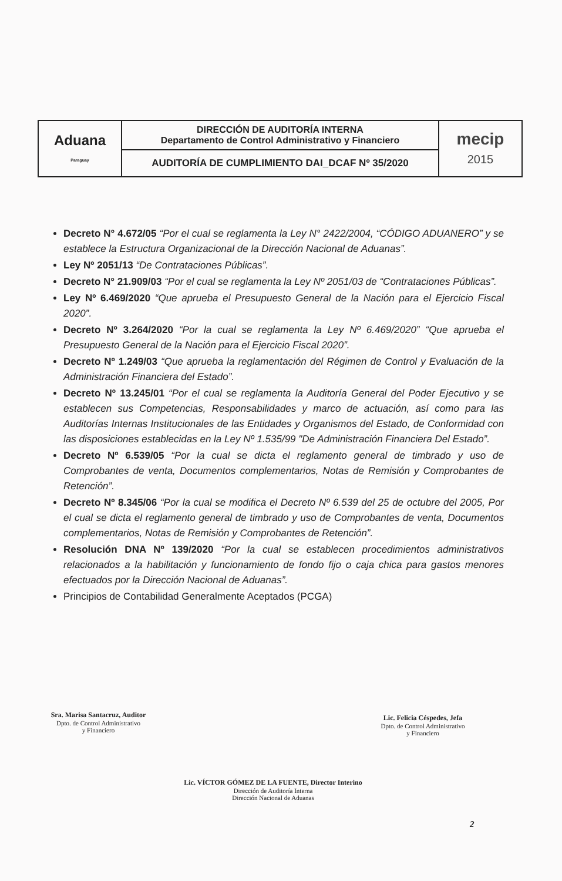| Aduana Paraguay | DIRECCIÓN DE AUDITORÍA INTERNA Departamento de Control Administrativo y Financiero | mecip 2015 |
| | AUDITORÍA DE CUMPLIMIENTO DAI_DCAF Nº 35/2020 | |
Decreto N° 4.672/05 “Por el cual se reglamenta la Ley N° 2422/2004, “CÓDIGO ADUANERO” y se establece la Estructura Organizacional de la Dirección Nacional de Aduanas”.
Ley Nº 2051/13 “De Contrataciones Públicas”.
Decreto N° 21.909/03 “Por el cual se reglamenta la Ley Nº 2051/03 de “Contrataciones Públicas”.
Ley Nº 6.469/2020 “Que aprueba el Presupuesto General de la Nación para el Ejercicio Fiscal 2020”.
Decreto Nº 3.264/2020 “Por la cual se reglamenta la Ley Nº 6.469/2020” “Que aprueba el Presupuesto General de la Nación para el Ejercicio Fiscal 2020”.
Decreto Nº 1.249/03 “Que aprueba la reglamentación del Régimen de Control y Evaluación de la Administración Financiera del Estado”.
Decreto Nº 13.245/01 “Por el cual se reglamenta la Auditoría General del Poder Ejecutivo y se establecen sus Competencias, Responsabilidades y marco de actuación, así como para las Auditorías Internas Institucionales de las Entidades y Organismos del Estado, de Conformidad con las disposiciones establecidas en la Ley Nº 1.535/99 "De Administración Financiera Del Estado”.
Decreto Nº 6.539/05 “Por la cual se dicta el reglamento general de timbrado y uso de Comprobantes de venta, Documentos complementarios, Notas de Remisión y Comprobantes de Retención”.
Decreto Nº 8.345/06 “Por la cual se modifica el Decreto Nº 6.539 del 25 de octubre del 2005, Por el cual se dicta el reglamento general de timbrado y uso de Comprobantes de venta, Documentos complementarios, Notas de Remisión y Comprobantes de Retención”.
Resolución DNA Nº 139/2020 “Por la cual se establecen procedimientos administrativos relacionados a la habilitación y funcionamiento de fondo fijo o caja chica para gastos menores efectuados por la Dirección Nacional de Aduanas”.
Principios de Contabilidad Generalmente Aceptados (PCGA)
Sra. Marisa Santacruz, Auditor
Dpto. de Control Administrativo
y Financiero
Lic. Felicia Céspedes, Jefa
Dpto. de Control Administrativo
y Financiero
Lic. VÍCTOR GÓMEZ DE LA FUENTE, Director Interino
Dirección de Auditoría Interna
Dirección Nacional de Aduanas
2